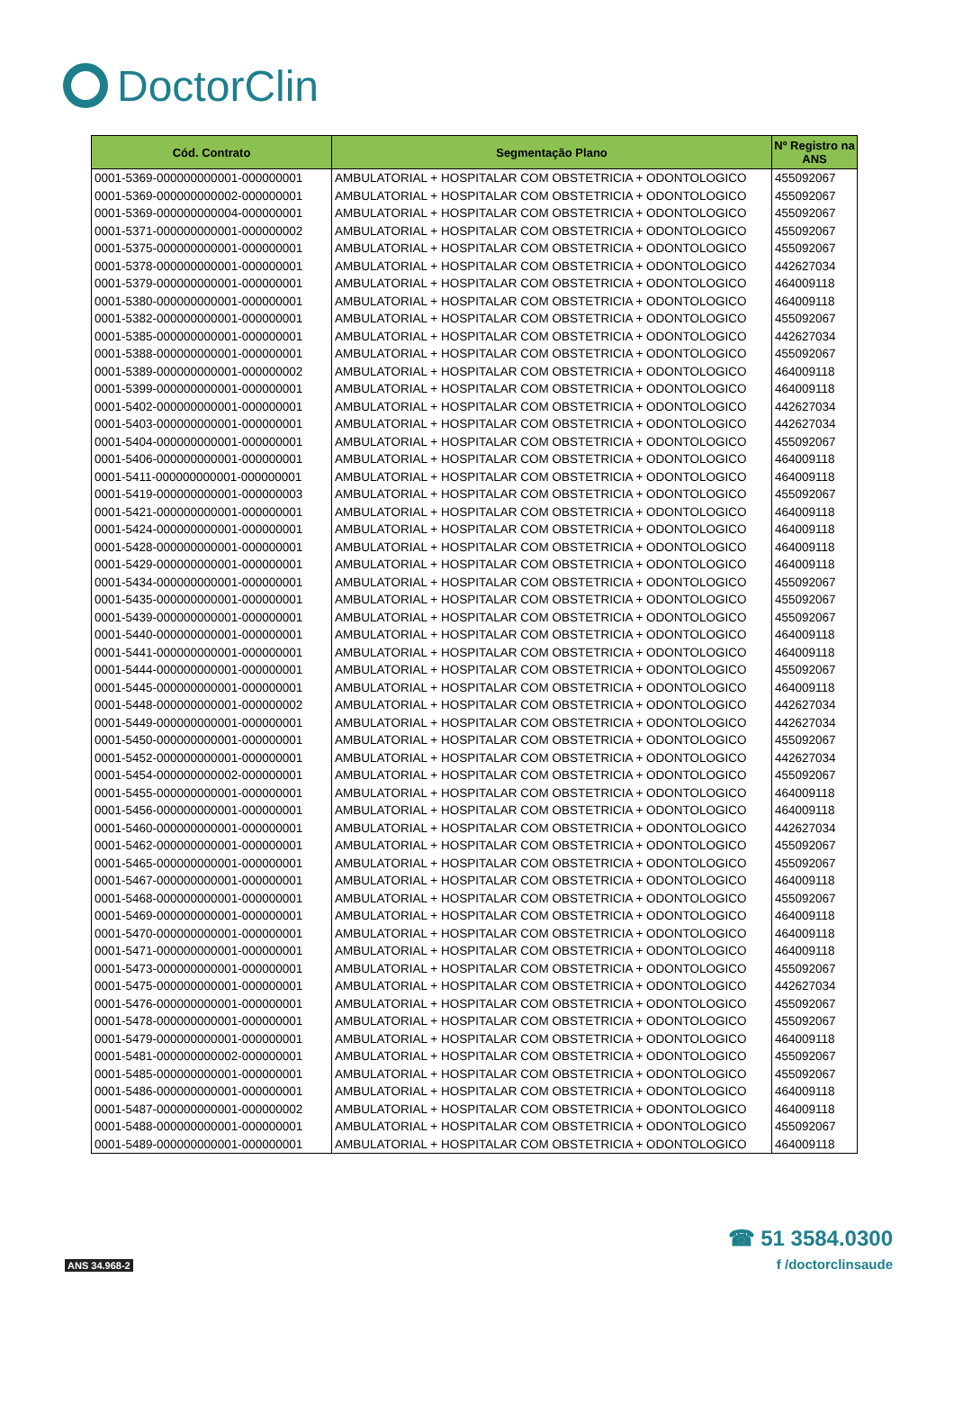DoctorClin
| Cód. Contrato | Segmentação Plano | Nº Registro na ANS |
| --- | --- | --- |
| 0001-5369-000000000001-000000001 | AMBULATORIAL + HOSPITALAR COM OBSTETRICIA + ODONTOLOGICO | 455092067 |
| 0001-5369-000000000002-000000001 | AMBULATORIAL + HOSPITALAR COM OBSTETRICIA + ODONTOLOGICO | 455092067 |
| 0001-5369-000000000004-000000001 | AMBULATORIAL + HOSPITALAR COM OBSTETRICIA + ODONTOLOGICO | 455092067 |
| 0001-5371-000000000001-000000002 | AMBULATORIAL + HOSPITALAR COM OBSTETRICIA + ODONTOLOGICO | 455092067 |
| 0001-5375-000000000001-000000001 | AMBULATORIAL + HOSPITALAR COM OBSTETRICIA + ODONTOLOGICO | 455092067 |
| 0001-5378-000000000001-000000001 | AMBULATORIAL + HOSPITALAR COM OBSTETRICIA + ODONTOLOGICO | 442627034 |
| 0001-5379-000000000001-000000001 | AMBULATORIAL + HOSPITALAR COM OBSTETRICIA + ODONTOLOGICO | 464009118 |
| 0001-5380-000000000001-000000001 | AMBULATORIAL + HOSPITALAR COM OBSTETRICIA + ODONTOLOGICO | 464009118 |
| 0001-5382-000000000001-000000001 | AMBULATORIAL + HOSPITALAR COM OBSTETRICIA + ODONTOLOGICO | 455092067 |
| 0001-5385-000000000001-000000001 | AMBULATORIAL + HOSPITALAR COM OBSTETRICIA + ODONTOLOGICO | 442627034 |
| 0001-5388-000000000001-000000001 | AMBULATORIAL + HOSPITALAR COM OBSTETRICIA + ODONTOLOGICO | 455092067 |
| 0001-5389-000000000001-000000002 | AMBULATORIAL + HOSPITALAR COM OBSTETRICIA + ODONTOLOGICO | 464009118 |
| 0001-5399-000000000001-000000001 | AMBULATORIAL + HOSPITALAR COM OBSTETRICIA + ODONTOLOGICO | 464009118 |
| 0001-5402-000000000001-000000001 | AMBULATORIAL + HOSPITALAR COM OBSTETRICIA + ODONTOLOGICO | 442627034 |
| 0001-5403-000000000001-000000001 | AMBULATORIAL + HOSPITALAR COM OBSTETRICIA + ODONTOLOGICO | 442627034 |
| 0001-5404-000000000001-000000001 | AMBULATORIAL + HOSPITALAR COM OBSTETRICIA + ODONTOLOGICO | 455092067 |
| 0001-5406-000000000001-000000001 | AMBULATORIAL + HOSPITALAR COM OBSTETRICIA + ODONTOLOGICO | 464009118 |
| 0001-5411-000000000001-000000001 | AMBULATORIAL + HOSPITALAR COM OBSTETRICIA + ODONTOLOGICO | 464009118 |
| 0001-5419-000000000001-000000003 | AMBULATORIAL + HOSPITALAR COM OBSTETRICIA + ODONTOLOGICO | 455092067 |
| 0001-5421-000000000001-000000001 | AMBULATORIAL + HOSPITALAR COM OBSTETRICIA + ODONTOLOGICO | 464009118 |
| 0001-5424-000000000001-000000001 | AMBULATORIAL + HOSPITALAR COM OBSTETRICIA + ODONTOLOGICO | 464009118 |
| 0001-5428-000000000001-000000001 | AMBULATORIAL + HOSPITALAR COM OBSTETRICIA + ODONTOLOGICO | 464009118 |
| 0001-5429-000000000001-000000001 | AMBULATORIAL + HOSPITALAR COM OBSTETRICIA + ODONTOLOGICO | 464009118 |
| 0001-5434-000000000001-000000001 | AMBULATORIAL + HOSPITALAR COM OBSTETRICIA + ODONTOLOGICO | 455092067 |
| 0001-5435-000000000001-000000001 | AMBULATORIAL + HOSPITALAR COM OBSTETRICIA + ODONTOLOGICO | 455092067 |
| 0001-5439-000000000001-000000001 | AMBULATORIAL + HOSPITALAR COM OBSTETRICIA + ODONTOLOGICO | 455092067 |
| 0001-5440-000000000001-000000001 | AMBULATORIAL + HOSPITALAR COM OBSTETRICIA + ODONTOLOGICO | 464009118 |
| 0001-5441-000000000001-000000001 | AMBULATORIAL + HOSPITALAR COM OBSTETRICIA + ODONTOLOGICO | 464009118 |
| 0001-5444-000000000001-000000001 | AMBULATORIAL + HOSPITALAR COM OBSTETRICIA + ODONTOLOGICO | 455092067 |
| 0001-5445-000000000001-000000001 | AMBULATORIAL + HOSPITALAR COM OBSTETRICIA + ODONTOLOGICO | 464009118 |
| 0001-5448-000000000001-000000002 | AMBULATORIAL + HOSPITALAR COM OBSTETRICIA + ODONTOLOGICO | 442627034 |
| 0001-5449-000000000001-000000001 | AMBULATORIAL + HOSPITALAR COM OBSTETRICIA + ODONTOLOGICO | 442627034 |
| 0001-5450-000000000001-000000001 | AMBULATORIAL + HOSPITALAR COM OBSTETRICIA + ODONTOLOGICO | 455092067 |
| 0001-5452-000000000001-000000001 | AMBULATORIAL + HOSPITALAR COM OBSTETRICIA + ODONTOLOGICO | 442627034 |
| 0001-5454-000000000002-000000001 | AMBULATORIAL + HOSPITALAR COM OBSTETRICIA + ODONTOLOGICO | 455092067 |
| 0001-5455-000000000001-000000001 | AMBULATORIAL + HOSPITALAR COM OBSTETRICIA + ODONTOLOGICO | 464009118 |
| 0001-5456-000000000001-000000001 | AMBULATORIAL + HOSPITALAR COM OBSTETRICIA + ODONTOLOGICO | 464009118 |
| 0001-5460-000000000001-000000001 | AMBULATORIAL + HOSPITALAR COM OBSTETRICIA + ODONTOLOGICO | 442627034 |
| 0001-5462-000000000001-000000001 | AMBULATORIAL + HOSPITALAR COM OBSTETRICIA + ODONTOLOGICO | 455092067 |
| 0001-5465-000000000001-000000001 | AMBULATORIAL + HOSPITALAR COM OBSTETRICIA + ODONTOLOGICO | 455092067 |
| 0001-5467-000000000001-000000001 | AMBULATORIAL + HOSPITALAR COM OBSTETRICIA + ODONTOLOGICO | 464009118 |
| 0001-5468-000000000001-000000001 | AMBULATORIAL + HOSPITALAR COM OBSTETRICIA + ODONTOLOGICO | 455092067 |
| 0001-5469-000000000001-000000001 | AMBULATORIAL + HOSPITALAR COM OBSTETRICIA + ODONTOLOGICO | 464009118 |
| 0001-5470-000000000001-000000001 | AMBULATORIAL + HOSPITALAR COM OBSTETRICIA + ODONTOLOGICO | 464009118 |
| 0001-5471-000000000001-000000001 | AMBULATORIAL + HOSPITALAR COM OBSTETRICIA + ODONTOLOGICO | 464009118 |
| 0001-5473-000000000001-000000001 | AMBULATORIAL + HOSPITALAR COM OBSTETRICIA + ODONTOLOGICO | 455092067 |
| 0001-5475-000000000001-000000001 | AMBULATORIAL + HOSPITALAR COM OBSTETRICIA + ODONTOLOGICO | 442627034 |
| 0001-5476-000000000001-000000001 | AMBULATORIAL + HOSPITALAR COM OBSTETRICIA + ODONTOLOGICO | 455092067 |
| 0001-5478-000000000001-000000001 | AMBULATORIAL + HOSPITALAR COM OBSTETRICIA + ODONTOLOGICO | 455092067 |
| 0001-5479-000000000001-000000001 | AMBULATORIAL + HOSPITALAR COM OBSTETRICIA + ODONTOLOGICO | 464009118 |
| 0001-5481-000000000002-000000001 | AMBULATORIAL + HOSPITALAR COM OBSTETRICIA + ODONTOLOGICO | 455092067 |
| 0001-5485-000000000001-000000001 | AMBULATORIAL + HOSPITALAR COM OBSTETRICIA + ODONTOLOGICO | 455092067 |
| 0001-5486-000000000001-000000001 | AMBULATORIAL + HOSPITALAR COM OBSTETRICIA + ODONTOLOGICO | 464009118 |
| 0001-5487-000000000001-000000002 | AMBULATORIAL + HOSPITALAR COM OBSTETRICIA + ODONTOLOGICO | 464009118 |
| 0001-5488-000000000001-000000001 | AMBULATORIAL + HOSPITALAR COM OBSTETRICIA + ODONTOLOGICO | 455092067 |
| 0001-5489-000000000001-000000001 | AMBULATORIAL + HOSPITALAR COM OBSTETRICIA + ODONTOLOGICO | 464009118 |
ANS 34.968-2
☎ 51 3584.0300
f /doctorclinsaude